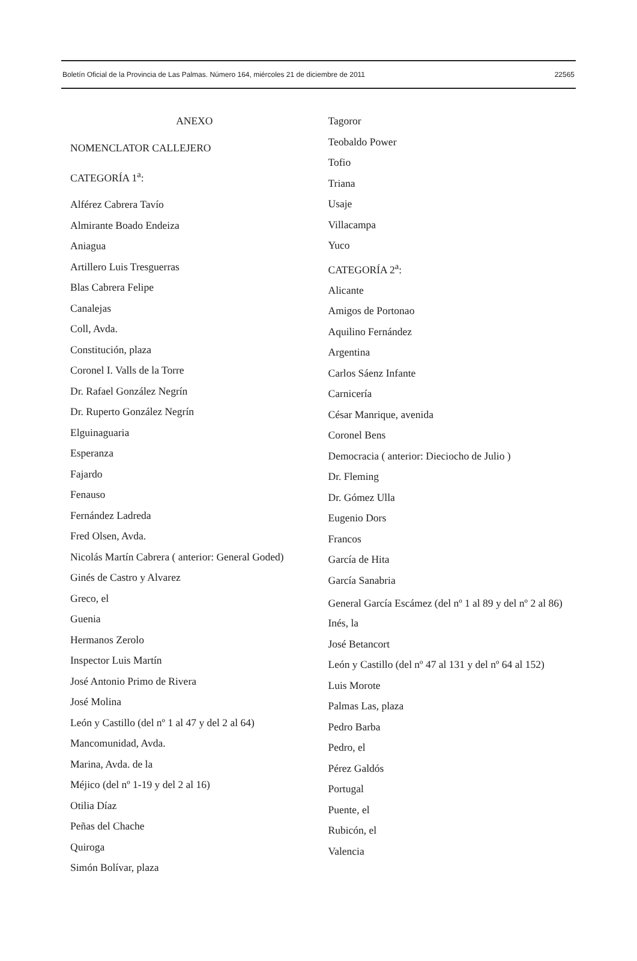Boletín Oficial de la Provincia de Las Palmas. Número 164, miércoles 21 de diciembre de 2011 22565
ANEXO
NOMENCLATOR CALLEJERO
CATEGORÍA 1<sup>a</sup>:
Alférez Cabrera Tavío
Almirante Boado Endeiza
Aniagua
Artillero Luis Tresguerras
Blas Cabrera Felipe
Canalejas
Coll, Avda.
Constitución, plaza
Coronel I. Valls de la Torre
Dr. Rafael González Negrín
Dr. Ruperto González Negrín
Elguinaguaria
Esperanza
Fajardo
Fenauso
Fernández Ladreda
Fred Olsen, Avda.
Nicolás Martín Cabrera ( anterior: General Goded)
Ginés de Castro y Alvarez
Greco, el
Guenia
Hermanos Zerolo
Inspector Luis Martín
José Antonio Primo de Rivera
José Molina
León y Castillo (del nº 1 al 47 y del 2 al 64)
Mancomunidad, Avda.
Marina, Avda. de la
Méjico (del nº 1-19 y del 2 al 16)
Otilia Díaz
Peñas del Chache
Quiroga
Simón Bolívar, plaza
Tagoror
Teobaldo Power
Tofio
Triana
Usaje
Villacampa
Yuco
CATEGORÍA 2<sup>a</sup>:
Alicante
Amigos de Portonao
Aquilino Fernández
Argentina
Carlos Sáenz Infante
Carnicería
César Manrique, avenida
Coronel Bens
Democracia ( anterior: Dieciocho de Julio )
Dr. Fleming
Dr. Gómez Ulla
Eugenio Dors
Francos
García de Hita
García Sanabria
General García Escámez (del nº 1 al 89 y del nº 2 al 86)
Inés, la
José Betancort
León y Castillo (del nº 47 al 131 y del nº 64 al 152)
Luis Morote
Palmas Las, plaza
Pedro Barba
Pedro, el
Pérez Galdós
Portugal
Puente, el
Rubicón, el
Valencia